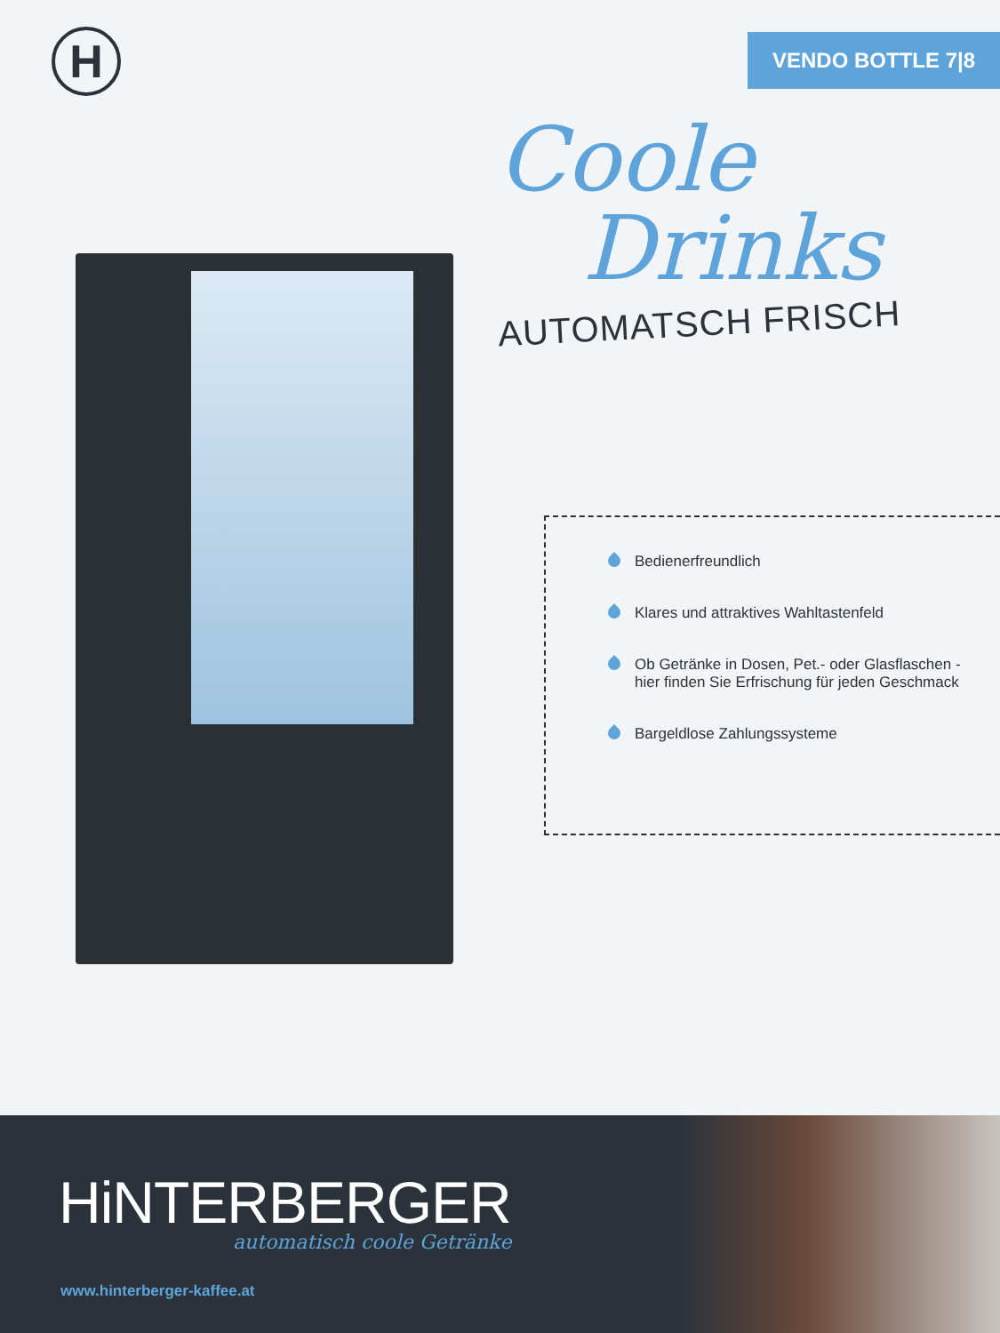H VENDO BOTTLE 7|8
Coole
Drinks
AUTOMATSCH FRISCH
Bedienerfreundlich
Klares und attraktives Wahltastenfeld
Ob Getränke in Dosen, Pet.- oder Glasflaschen -
hier finden Sie Erfrischung für jeden Geschmack
Bargeldlose Zahlungssysteme
HiNTERBERGER
automatisch coole Getränke
www.hinterberger-kaffee.at